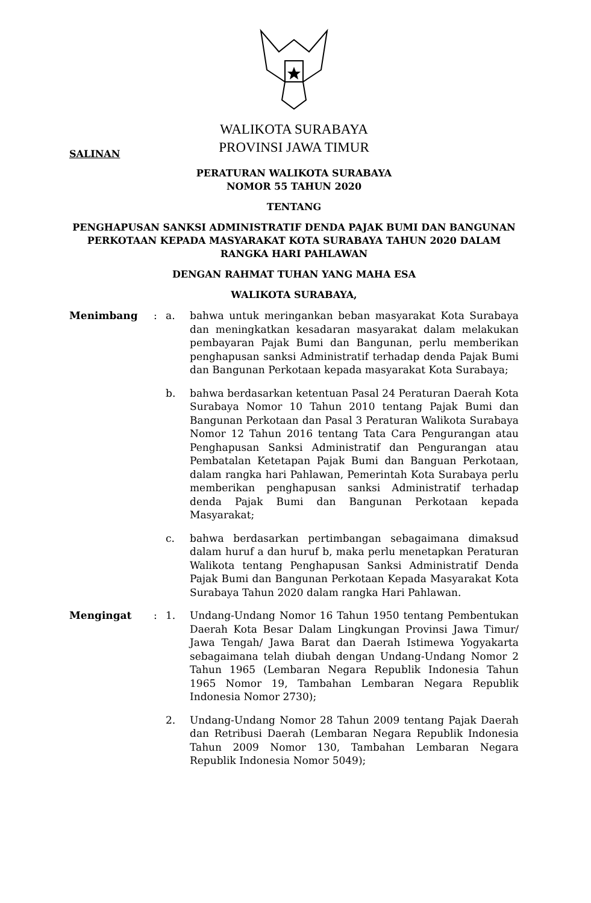WALIKOTA SURABAYA
PROVINSI JAWA TIMUR
SALINAN
PERATURAN WALIKOTA SURABAYA
NOMOR 55 TAHUN 2020
TENTANG
PENGHAPUSAN SANKSI ADMINISTRATIF DENDA PAJAK BUMI DAN BANGUNAN PERKOTAAN KEPADA MASYARAKAT KOTA SURABAYA TAHUN 2020 DALAM RANGKA HARI PAHLAWAN
DENGAN RAHMAT TUHAN YANG MAHA ESA
WALIKOTA SURABAYA,
Menimbang : a. bahwa untuk meringankan beban masyarakat Kota Surabaya dan meningkatkan kesadaran masyarakat dalam melakukan pembayaran Pajak Bumi dan Bangunan, perlu memberikan penghapusan sanksi Administratif terhadap denda Pajak Bumi dan Bangunan Perkotaan kepada masyarakat Kota Surabaya;
b. bahwa berdasarkan ketentuan Pasal 24 Peraturan Daerah Kota Surabaya Nomor 10 Tahun 2010 tentang Pajak Bumi dan Bangunan Perkotaan dan Pasal 3 Peraturan Walikota Surabaya Nomor 12 Tahun 2016 tentang Tata Cara Pengurangan atau Penghapusan Sanksi Administratif dan Pengurangan atau Pembatalan Ketetapan Pajak Bumi dan Banguan Perkotaan, dalam rangka hari Pahlawan, Pemerintah Kota Surabaya perlu memberikan penghapusan sanksi Administratif terhadap denda Pajak Bumi dan Bangunan Perkotaan kepada Masyarakat;
c. bahwa berdasarkan pertimbangan sebagaimana dimaksud dalam huruf a dan huruf b, maka perlu menetapkan Peraturan Walikota tentang Penghapusan Sanksi Administratif Denda Pajak Bumi dan Bangunan Perkotaan Kepada Masyarakat Kota Surabaya Tahun 2020 dalam rangka Hari Pahlawan.
Mengingat : 1. Undang-Undang Nomor 16 Tahun 1950 tentang Pembentukan Daerah Kota Besar Dalam Lingkungan Provinsi Jawa Timur/ Jawa Tengah/ Jawa Barat dan Daerah Istimewa Yogyakarta sebagaimana telah diubah dengan Undang-Undang Nomor 2 Tahun 1965 (Lembaran Negara Republik Indonesia Tahun 1965 Nomor 19, Tambahan Lembaran Negara Republik Indonesia Nomor 2730);
2. Undang-Undang Nomor 28 Tahun 2009 tentang Pajak Daerah dan Retribusi Daerah (Lembaran Negara Republik Indonesia Tahun 2009 Nomor 130, Tambahan Lembaran Negara Republik Indonesia Nomor 5049);